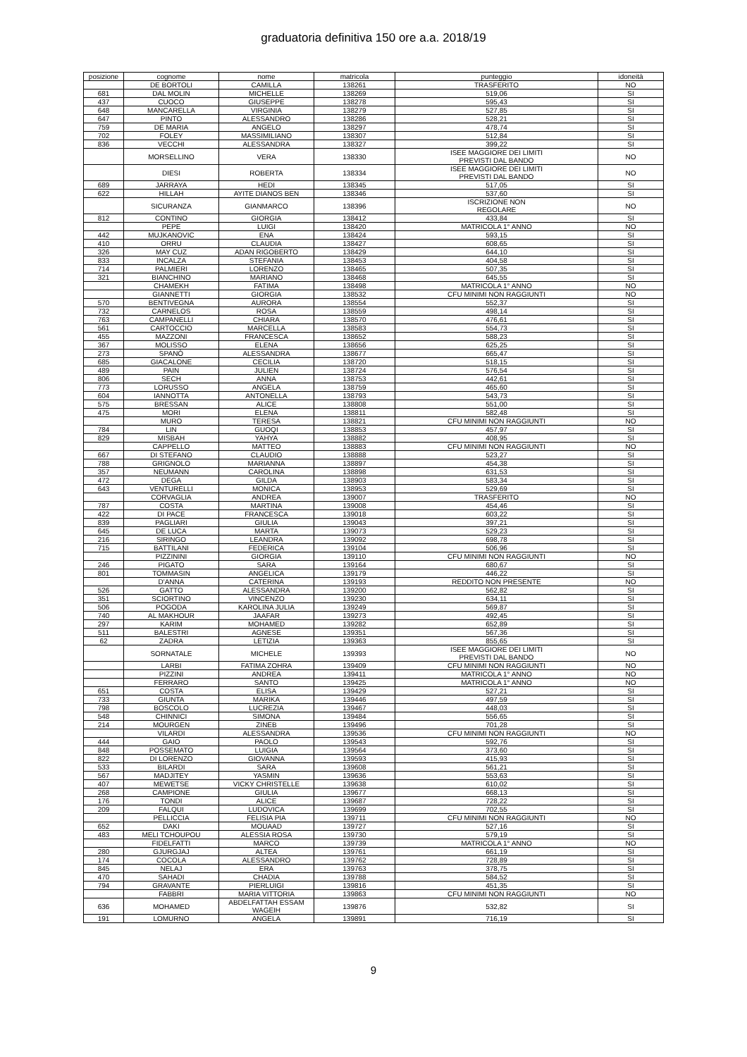graduatoria definitiva 150 ore a.a. 2018/19
| posizione | cognome | nome | matricola | punteggio | idoneità |
| --- | --- | --- | --- | --- | --- |
| | DE BORTOLI | CAMILLA | 138261 | TRASFERITO | NO |
| 681 | DAL MOLIN | MICHELLE | 138269 | 519,06 | SI |
| 437 | CUOCO | GIUSEPPE | 138278 | 595,43 | SI |
| 648 | MANCARELLA | VIRGINIA | 138279 | 527,85 | SI |
| 647 | PINTO | ALESSANDRO | 138286 | 528,21 | SI |
| 759 | DE MARIA | ANGELO | 138297 | 478,74 | SI |
| 702 | FOLEY | MASSIMILIANO | 138307 | 512,84 | SI |
| 836 | VECCHI | ALESSANDRA | 138327 | 399,22 | SI |
| | MORSELLINO | VERA | 138330 | ISEE MAGGIORE DEI LIMITI PREVISTI DAL BANDO | NO |
| | DIESI | ROBERTA | 138334 | ISEE MAGGIORE DEI LIMITI PREVISTI DAL BANDO | NO |
| 689 | JARRAYA | HEDI | 138345 | 517,05 | SI |
| 622 | HILLAH | AYITE DIANOS BEN | 138346 | 537,60 | SI |
| | SICURANZA | GIANMARCO | 138396 | ISCRIZIONE NON REGOLARE | NO |
| 812 | CONTINO | GIORGIA | 138412 | 433,84 | SI |
| | PEPE | LUIGI | 138420 | MATRICOLA 1° ANNO | NO |
| 442 | MUJKANOVIC | ENA | 138424 | 593,15 | SI |
| 410 | ORRU | CLAUDIA | 138427 | 608,65 | SI |
| 326 | MAY CUZ | ADAN RIGOBERTO | 138429 | 644,10 | SI |
| 833 | INCALZA | STEFANIA | 138453 | 404,58 | SI |
| 714 | PALMIERI | LORENZO | 138465 | 507,35 | SI |
| 321 | BIANCHINO | MARIANO | 138468 | 645,55 | SI |
| | CHAMEKH | FATIMA | 138498 | MATRICOLA 1° ANNO | NO |
| | GIANNETTI | GIORGIA | 138532 | CFU MINIMI NON RAGGIUNTI | NO |
| 570 | BENTIVEGNA | AURORA | 138554 | 552,37 | SI |
| 732 | CARNELOS | ROSA | 138559 | 498,14 | SI |
| 763 | CAMPANELLI | CHIARA | 138570 | 476,61 | SI |
| 561 | CARTOCCIO | MARCELLA | 138583 | 554,73 | SI |
| 455 | MAZZONI | FRANCESCA | 138652 | 588,23 | SI |
| 367 | MOLISSO | ELENA | 138656 | 625,25 | SI |
| 273 | SPANÒ | ALESSANDRA | 138677 | 665,47 | SI |
| 685 | GIACALONE | CECILIA | 138720 | 518,15 | SI |
| 489 | PAIN | JULIEN | 138724 | 576,54 | SI |
| 806 | SECH | ANNA | 138753 | 442,61 | SI |
| 773 | LORUSSO | ANGELA | 138759 | 465,60 | SI |
| 604 | IANNOTTA | ANTONELLA | 138793 | 543,73 | SI |
| 575 | BRESSAN | ALICE | 138808 | 551,00 | SI |
| 475 | MORI | ELENA | 138811 | 582,48 | SI |
| | MURO | TERESA | 138821 | CFU MINIMI NON RAGGIUNTI | NO |
| 784 | LIN | GUOQI | 138853 | 457,97 | SI |
| 829 | MISBAH | YAHYA | 138882 | 408,95 | SI |
| | CAPPELLO | MATTEO | 138883 | CFU MINIMI NON RAGGIUNTI | NO |
| 667 | DI STEFANO | CLAUDIO | 138888 | 523,27 | SI |
| 788 | GRIGNOLO | MARIANNA | 138897 | 454,38 | SI |
| 357 | NEUMANN | CAROLINA | 138898 | 631,53 | SI |
| 472 | DEGA | GILDA | 138903 | 583,34 | SI |
| 643 | VENTURELLI | MONICA | 138953 | 529,69 | SI |
| | CORVAGLIA | ANDREA | 139007 | TRASFERITO | NO |
| 787 | COSTA | MARTINA | 139008 | 454,46 | SI |
| 422 | DI PACE | FRANCESCA | 139018 | 603,22 | SI |
| 839 | PAGLIARI | GIULIA | 139043 | 397,21 | SI |
| 645 | DE LUCA | MARTA | 139073 | 529,23 | SI |
| 216 | SIRINGO | LEANDRA | 139092 | 698,78 | SI |
| 715 | BATTILANI | FEDERICA | 139104 | 506,96 | SI |
| | PIZZININI | GIORGIA | 139110 | CFU MINIMI NON RAGGIUNTI | NO |
| 246 | PIGATO | SARA | 139164 | 680,67 | SI |
| 801 | TOMMASIN | ANGELICA | 139179 | 446,22 | SI |
| | D'ANNA | CATERINA | 139193 | REDDITO NON PRESENTE | NO |
| 526 | GATTO | ALESSANDRA | 139200 | 562,82 | SI |
| 351 | SCIORTINO | VINCENZO | 139230 | 634,11 | SI |
| 506 | POGODA | KAROLINA JULIA | 139249 | 569,87 | SI |
| 740 | AL MAKHOUR | JAAFAR | 139273 | 492,45 | SI |
| 297 | KARIM | MOHAMED | 139282 | 652,89 | SI |
| 511 | BALESTRI | AGNESE | 139351 | 567,36 | SI |
| 62 | ZADRA | LETIZIA | 139363 | 855,65 | SI |
| | SORNATALE | MICHELE | 139393 | ISEE MAGGIORE DEI LIMITI PREVISTI DAL BANDO | NO |
| | LARBI | FATIMA ZOHRA | 139409 | CFU MINIMI NON RAGGIUNTI | NO |
| | PIZZINI | ANDREA | 139411 | MATRICOLA 1° ANNO | NO |
| | FERRARO | SANTO | 139425 | MATRICOLA 1° ANNO | NO |
| 651 | COSTA | ELISA | 139429 | 527,21 | SI |
| 733 | GIUNTA | MARIKA | 139446 | 497,59 | SI |
| 798 | BOSCOLO | LUCREZIA | 139467 | 448,03 | SI |
| 548 | CHINNICI | SIMONA | 139484 | 556,65 | SI |
| 214 | MOURGEN | ZINEB | 139496 | 701,28 | SI |
| | VILARDI | ALESSANDRA | 139536 | CFU MINIMI NON RAGGIUNTI | NO |
| 444 | GAIO | PAOLO | 139543 | 592,76 | SI |
| 848 | POSSEMATO | LUIGIA | 139564 | 373,60 | SI |
| 822 | DI LORENZO | GIOVANNA | 139593 | 415,93 | SI |
| 533 | BILARDI | SARA | 139608 | 561,21 | SI |
| 567 | MADJITEY | YASMIN | 139636 | 553,63 | SI |
| 407 | MEWETSE | VICKY CHRISTELLE | 139638 | 610,02 | SI |
| 268 | CAMPIONE | GIULIA | 139677 | 668,13 | SI |
| 176 | TONDI | ALICE | 139687 | 728,22 | SI |
| 209 | FALQUI | LUDOVICA | 139699 | 702,55 | SI |
| | PELLICCIA | FELISIA PIA | 139711 | CFU MINIMI NON RAGGIUNTI | NO |
| 652 | DAKI | MOUAAD | 139727 | 527,16 | SI |
| 483 | MELI TCHOUPOU | ALESSIA ROSA | 139730 | 579,19 | SI |
| | FIDELFATTI | MARCO | 139739 | MATRICOLA 1° ANNO | NO |
| 280 | GJURGJAJ | ALTEA | 139761 | 661,19 | SI |
| 174 | COCOLA | ALESSANDRO | 139762 | 728,89 | SI |
| 845 | NELAJ | ERA | 139763 | 378,75 | SI |
| 470 | SAHADI | CHADIA | 139788 | 584,52 | SI |
| 794 | GRAVANTE | PIERLUIGI | 139816 | 451,35 | SI |
| | FABBRI | MARIA VITTORIA | 139863 | CFU MINIMI NON RAGGIUNTI | NO |
| 636 | MOHAMED | ABDELFATTAH ESSAM WAGEIH | 139876 | 532,82 | SI |
| 191 | LOMURNO | ANGELA | 139891 | 716,19 | SI |
9